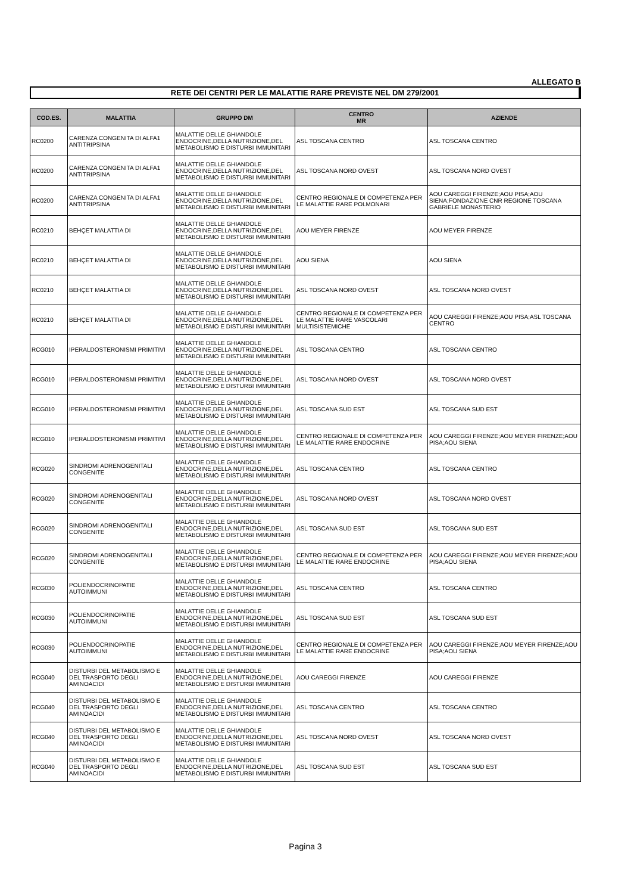ALLEGATO B
RETE DEI CENTRI PER LE MALATTIE RARE PREVISTE NEL DM 279/2001
| COD.ES. | MALATTIA | GRUPPO DM | CENTRO MR | AZIENDE |
| --- | --- | --- | --- | --- |
| RC0200 | CARENZA CONGENITA DI ALFA1 ANTITRIPSINA | MALATTIE DELLE GHIANDOLE ENDOCRINE,DELLA NUTRIZIONE,DEL METABOLISMO E DISTURBI IMMUNITARI | ASL TOSCANA CENTRO | ASL TOSCANA CENTRO |
| RC0200 | CARENZA CONGENITA DI ALFA1 ANTITRIPSINA | MALATTIE DELLE GHIANDOLE ENDOCRINE,DELLA NUTRIZIONE,DEL METABOLISMO E DISTURBI IMMUNITARI | ASL TOSCANA NORD OVEST | ASL TOSCANA NORD OVEST |
| RC0200 | CARENZA CONGENITA DI ALFA1 ANTITRIPSINA | MALATTIE DELLE GHIANDOLE ENDOCRINE,DELLA NUTRIZIONE,DEL METABOLISMO E DISTURBI IMMUNITARI | CENTRO REGIONALE DI COMPETENZA PER LE MALATTIE RARE POLMONARI | AOU CAREGGI FIRENZE;AOU PISA;AOU SIENA;FONDAZIONE CNR REGIONE TOSCANA GABRIELE MONASTERIO |
| RC0210 | BEHÇET MALATTIA DI | MALATTIE DELLE GHIANDOLE ENDOCRINE,DELLA NUTRIZIONE,DEL METABOLISMO E DISTURBI IMMUNITARI | AOU MEYER FIRENZE | AOU MEYER FIRENZE |
| RC0210 | BEHÇET MALATTIA DI | MALATTIE DELLE GHIANDOLE ENDOCRINE,DELLA NUTRIZIONE,DEL METABOLISMO E DISTURBI IMMUNITARI | AOU SIENA | AOU SIENA |
| RC0210 | BEHÇET MALATTIA DI | MALATTIE DELLE GHIANDOLE ENDOCRINE,DELLA NUTRIZIONE,DEL METABOLISMO E DISTURBI IMMUNITARI | ASL TOSCANA NORD OVEST | ASL TOSCANA NORD OVEST |
| RC0210 | BEHÇET MALATTIA DI | MALATTIE DELLE GHIANDOLE ENDOCRINE,DELLA NUTRIZIONE,DEL METABOLISMO E DISTURBI IMMUNITARI | CENTRO REGIONALE DI COMPETENZA PER LE MALATTIE RARE VASCOLARI MULTISISTEMICHE | AOU CAREGGI FIRENZE;AOU PISA;ASL TOSCANA CENTRO |
| RCG010 | IPERALDOSTERONISMI PRIMITIVI | MALATTIE DELLE GHIANDOLE ENDOCRINE,DELLA NUTRIZIONE,DEL METABOLISMO E DISTURBI IMMUNITARI | ASL TOSCANA CENTRO | ASL TOSCANA CENTRO |
| RCG010 | IPERALDOSTERONISMI PRIMITIVI | MALATTIE DELLE GHIANDOLE ENDOCRINE,DELLA NUTRIZIONE,DEL METABOLISMO E DISTURBI IMMUNITARI | ASL TOSCANA NORD OVEST | ASL TOSCANA NORD OVEST |
| RCG010 | IPERALDOSTERONISMI PRIMITIVI | MALATTIE DELLE GHIANDOLE ENDOCRINE,DELLA NUTRIZIONE,DEL METABOLISMO E DISTURBI IMMUNITARI | ASL TOSCANA SUD EST | ASL TOSCANA SUD EST |
| RCG010 | IPERALDOSTERONISMI PRIMITIVI | MALATTIE DELLE GHIANDOLE ENDOCRINE,DELLA NUTRIZIONE,DEL METABOLISMO E DISTURBI IMMUNITARI | CENTRO REGIONALE DI COMPETENZA PER LE MALATTIE RARE ENDOCRINE | AOU CAREGGI FIRENZE;AOU MEYER FIRENZE;AOU PISA;AOU SIENA |
| RCG020 | SINDROMI ADRENOGENITALI CONGENITE | MALATTIE DELLE GHIANDOLE ENDOCRINE,DELLA NUTRIZIONE,DEL METABOLISMO E DISTURBI IMMUNITARI | ASL TOSCANA CENTRO | ASL TOSCANA CENTRO |
| RCG020 | SINDROMI ADRENOGENITALI CONGENITE | MALATTIE DELLE GHIANDOLE ENDOCRINE,DELLA NUTRIZIONE,DEL METABOLISMO E DISTURBI IMMUNITARI | ASL TOSCANA NORD OVEST | ASL TOSCANA NORD OVEST |
| RCG020 | SINDROMI ADRENOGENITALI CONGENITE | MALATTIE DELLE GHIANDOLE ENDOCRINE,DELLA NUTRIZIONE,DEL METABOLISMO E DISTURBI IMMUNITARI | ASL TOSCANA SUD EST | ASL TOSCANA SUD EST |
| RCG020 | SINDROMI ADRENOGENITALI CONGENITE | MALATTIE DELLE GHIANDOLE ENDOCRINE,DELLA NUTRIZIONE,DEL METABOLISMO E DISTURBI IMMUNITARI | CENTRO REGIONALE DI COMPETENZA PER LE MALATTIE RARE ENDOCRINE | AOU CAREGGI FIRENZE;AOU MEYER FIRENZE;AOU PISA;AOU SIENA |
| RCG030 | POLIENDOCRINOPATIE AUTOIMMUNI | MALATTIE DELLE GHIANDOLE ENDOCRINE,DELLA NUTRIZIONE,DEL METABOLISMO E DISTURBI IMMUNITARI | ASL TOSCANA CENTRO | ASL TOSCANA CENTRO |
| RCG030 | POLIENDOCRINOPATIE AUTOIMMUNI | MALATTIE DELLE GHIANDOLE ENDOCRINE,DELLA NUTRIZIONE,DEL METABOLISMO E DISTURBI IMMUNITARI | ASL TOSCANA SUD EST | ASL TOSCANA SUD EST |
| RCG030 | POLIENDOCRINOPATIE AUTOIMMUNI | MALATTIE DELLE GHIANDOLE ENDOCRINE,DELLA NUTRIZIONE,DEL METABOLISMO E DISTURBI IMMUNITARI | CENTRO REGIONALE DI COMPETENZA PER LE MALATTIE RARE ENDOCRINE | AOU CAREGGI FIRENZE;AOU MEYER FIRENZE;AOU PISA;AOU SIENA |
| RCG040 | DISTURBI DEL METABOLISMO E DEL TRASPORTO DEGLI AMINOACIDI | MALATTIE DELLE GHIANDOLE ENDOCRINE,DELLA NUTRIZIONE,DEL METABOLISMO E DISTURBI IMMUNITARI | AOU CAREGGI FIRENZE | AOU CAREGGI FIRENZE |
| RCG040 | DISTURBI DEL METABOLISMO E DEL TRASPORTO DEGLI AMINOACIDI | MALATTIE DELLE GHIANDOLE ENDOCRINE,DELLA NUTRIZIONE,DEL METABOLISMO E DISTURBI IMMUNITARI | ASL TOSCANA CENTRO | ASL TOSCANA CENTRO |
| RCG040 | DISTURBI DEL METABOLISMO E DEL TRASPORTO DEGLI AMINOACIDI | MALATTIE DELLE GHIANDOLE ENDOCRINE,DELLA NUTRIZIONE,DEL METABOLISMO E DISTURBI IMMUNITARI | ASL TOSCANA NORD OVEST | ASL TOSCANA NORD OVEST |
| RCG040 | DISTURBI DEL METABOLISMO E DEL TRASPORTO DEGLI AMINOACIDI | MALATTIE DELLE GHIANDOLE ENDOCRINE,DELLA NUTRIZIONE,DEL METABOLISMO E DISTURBI IMMUNITARI | ASL TOSCANA SUD EST | ASL TOSCANA SUD EST |
Pagina 3